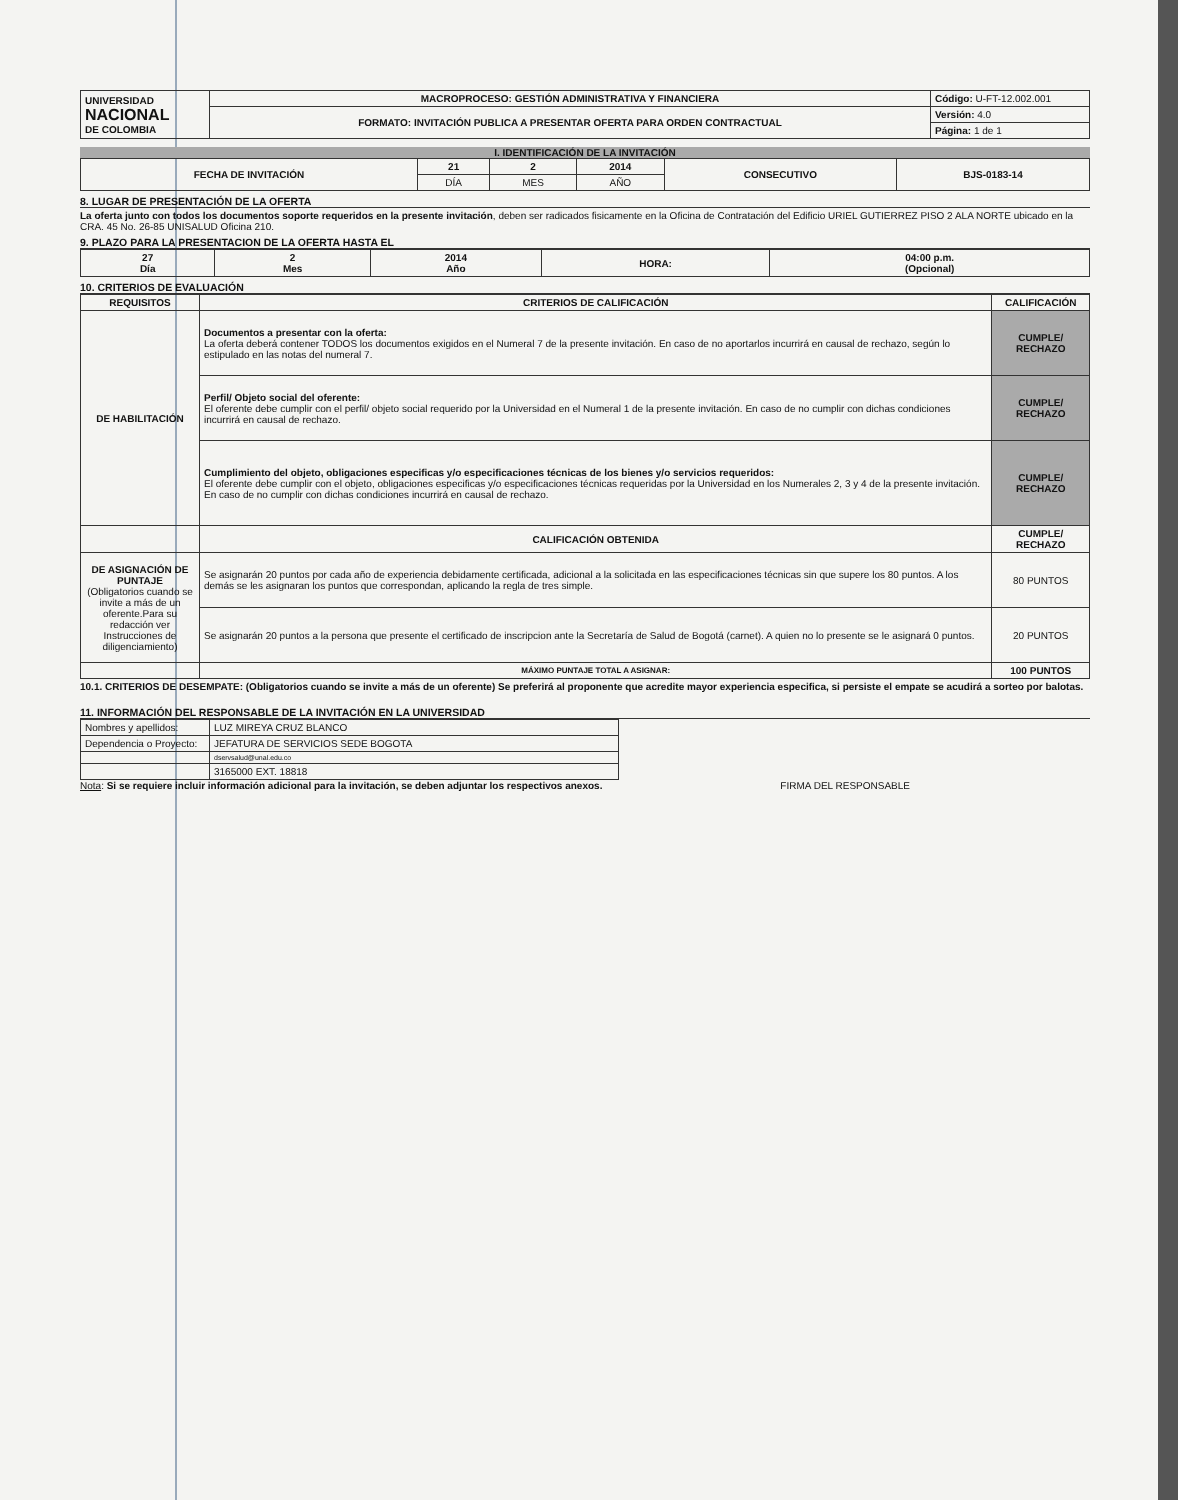| UNIVERSIDAD NACIONAL DE COLOMBIA | MACROPROCESO: GESTIÓN ADMINISTRATIVA Y FINANCIERA | Código: U-FT-12.002.001 |
| | FORMATO: INVITACIÓN PUBLICA A PRESENTAR OFERTA PARA ORDEN CONTRACTUAL | Versión: 4.0 |
| | | Página: 1 de 1 |
I. IDENTIFICACIÓN DE LA INVITACIÓN
| FECHA DE INVITACIÓN | 21 | 2 | 2014 | CONSECUTIVO | BJS-0183-14 |
| | DÍA | MES | AÑO | | |
8. LUGAR DE PRESENTACIÓN DE LA OFERTA
La oferta junto con todos los documentos soporte requeridos en la presente invitación, deben ser radicados fisicamente en la Oficina de Contratación del Edificio URIEL GUTIERREZ PISO 2 ALA NORTE ubicado en la CRA. 45 No. 26-85 UNISALUD Oficina 210.
9. PLAZO PARA LA PRESENTACION DE LA OFERTA HASTA EL
| 27 Día | 2 Mes | 2014 Año | HORA: | 04:00 p.m. (Opcional) |
10. CRITERIOS DE EVALUACIÓN
| REQUISITOS | CRITERIOS DE CALIFICACIÓN | CALIFICACIÓN |
| --- | --- | --- |
| DE HABILITACIÓN | Documentos a presentar con la oferta: La oferta deberá contener TODOS los documentos exigidos en el Numeral 7 de la presente invitación. En caso de no aportarlos incurrirá en causal de rechazo, según lo estipulado en las notas del numeral 7. | CUMPLE/ RECHAZO |
| | Perfil/ Objeto social del oferente: El oferente debe cumplir con el perfil/ objeto social requerido por la Universidad en el Numeral 1 de la presente invitación. En caso de no cumplir con dichas condiciones incurrirá en causal de rechazo. | CUMPLE/ RECHAZO |
| | Cumplimiento del objeto, obligaciones especificas y/o especificaciones técnicas de los bienes y/o servicios requeridos: El oferente debe cumplir con el objeto, obligaciones especificas y/o especificaciones técnicas requeridas por la Universidad en los Numerales 2, 3 y 4 de la presente invitación. En caso de no cumplir con dichas condiciones incurrirá en causal de rechazo. | CUMPLE/ RECHAZO |
| | CALIFICACIÓN OBTENIDA | CUMPLE/ RECHAZO |
| DE ASIGNACIÓN DE PUNTAJE (Obligatorios cuando se invite a más de un oferente.Para su redacción ver Instrucciones de diligenciamiento) | Se asignarán 20 puntos por cada año de experiencia debidamente certificada, adicional a la solicitada en las especificaciones técnicas sin que supere los 80 puntos. A los demás se les asignaran los puntos que correspondan, aplicando la regla de tres simple. | 80 PUNTOS |
| | Se asignarán 20 puntos a la persona que presente el certificado de inscripcion ante la Secretaría de Salud de Bogotá (carnet). A quien no lo presente se le asignará 0 puntos. | 20 PUNTOS |
| | MÁXIMO PUNTAJE TOTAL A ASIGNAR: | 100 PUNTOS |
10.1. CRITERIOS DE DESEMPATE: (Obligatorios cuando se invite a más de un oferente) Se preferirá al proponente que acredite mayor experiencia especifica, si persiste el empate se acudirá a sorteo por balotas.
11. INFORMACIÓN DEL RESPONSABLE DE LA INVITACIÓN EN LA UNIVERSIDAD
| Nombres y apellidos: | LUZ MIREYA CRUZ BLANCO | |
| Dependencia o Proyecto: | JEFATURA DE SERVICIOS SEDE BOGOTA | |
| | dservsalud@unal.edu.co | |
| | 3165000 EXT. 18818 | |
Nota: Si se requiere incluir información adicional para la invitación, se deben adjuntar los respectivos anexos. FIRMA DEL RESPONSABLE